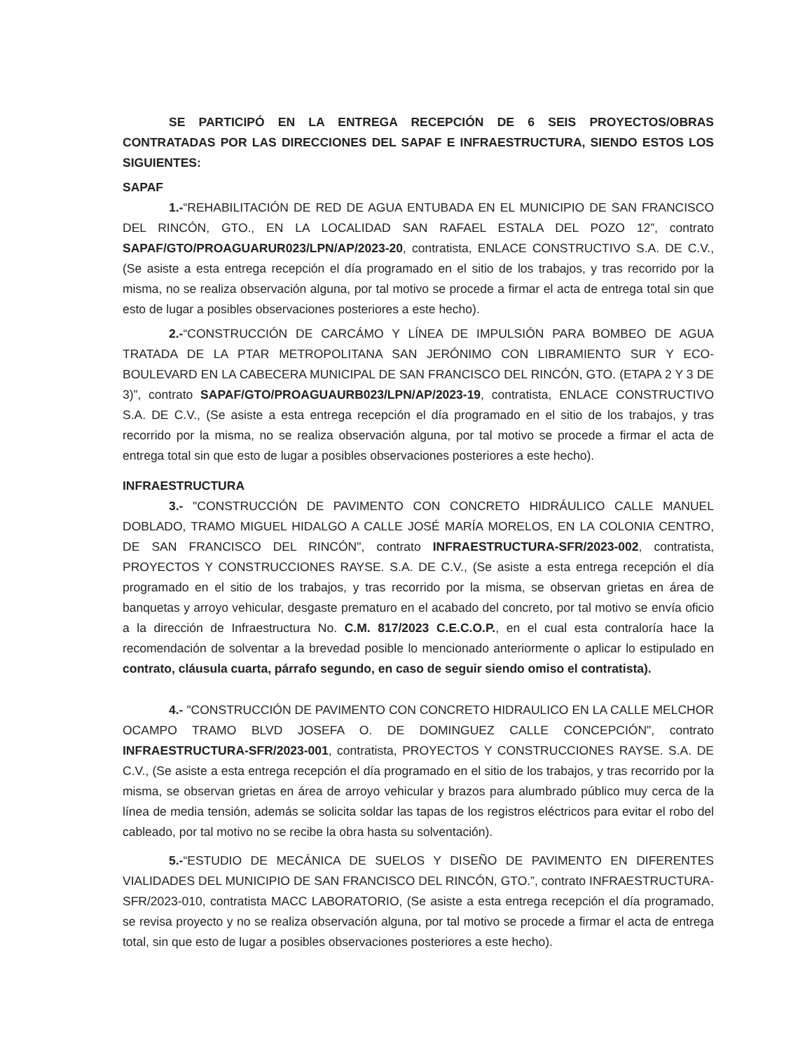SE PARTICIPÓ EN LA ENTREGA RECEPCIÓN DE 6 SEIS PROYECTOS/OBRAS CONTRATADAS POR LAS DIRECCIONES DEL SAPAF E INFRAESTRUCTURA, SIENDO ESTOS LOS SIGUIENTES:
SAPAF
1.-“REHABILITACIÓN DE RED DE AGUA ENTUBADA EN EL MUNICIPIO DE SAN FRANCISCO DEL RINCÓN, GTO., EN LA LOCALIDAD SAN RAFAEL ESTALA DEL POZO 12”, contrato SAPAF/GTO/PROAGUARUR023/LPN/AP/2023-20, contratista, ENLACE CONSTRUCTIVO S.A. DE C.V., (Se asiste a esta entrega recepción el día programado en el sitio de los trabajos, y tras recorrido por la misma, no se realiza observación alguna, por tal motivo se procede a firmar el acta de entrega total sin que esto de lugar a posibles observaciones posteriores a este hecho).
2.-“CONSTRUCCIÓN DE CARCÁMO Y LÍNEA DE IMPULSIÓN PARA BOMBEO DE AGUA TRATADA DE LA PTAR METROPOLITANA SAN JERÓNIMO CON LIBRAMIENTO SUR Y ECO-BOULEVARD EN LA CABECERA MUNICIPAL DE SAN FRANCISCO DEL RINCÓN, GTO. (ETAPA 2 Y 3 DE 3)”, contrato SAPAF/GTO/PROAGUAURB023/LPN/AP/2023-19, contratista, ENLACE CONSTRUCTIVO S.A. DE C.V., (Se asiste a esta entrega recepción el día programado en el sitio de los trabajos, y tras recorrido por la misma, no se realiza observación alguna, por tal motivo se procede a firmar el acta de entrega total sin que esto de lugar a posibles observaciones posteriores a este hecho).
INFRAESTRUCTURA
3.- "CONSTRUCCIÓN DE PAVIMENTO CON CONCRETO HIDRÁULICO CALLE MANUEL DOBLADO, TRAMO MIGUEL HIDALGO A CALLE JOSÉ MARÍA MORELOS, EN LA COLONIA CENTRO, DE SAN FRANCISCO DEL RINCÓN", contrato INFRAESTRUCTURA-SFR/2023-002, contratista, PROYECTOS Y CONSTRUCCIONES RAYSE. S.A. DE C.V., (Se asiste a esta entrega recepción el día programado en el sitio de los trabajos, y tras recorrido por la misma, se observan grietas en área de banquetas y arroyo vehicular, desgaste prematuro en el acabado del concreto, por tal motivo se envía oficio a la dirección de Infraestructura No. C.M. 817/2023 C.E.C.O.P., en el cual esta contraloría hace la recomendación de solventar a la brevedad posible lo mencionado anteriormente o aplicar lo estipulado en contrato, cláusula cuarta, párrafo segundo, en caso de seguir siendo omiso el contratista).
4.- "CONSTRUCCIÓN DE PAVIMENTO CON CONCRETO HIDRAULICO EN LA CALLE MELCHOR OCAMPO TRAMO BLVD JOSEFA O. DE DOMINGUEZ CALLE CONCEPCIÓN", contrato INFRAESTRUCTURA-SFR/2023-001, contratista, PROYECTOS Y CONSTRUCCIONES RAYSE. S.A. DE C.V., (Se asiste a esta entrega recepción el día programado en el sitio de los trabajos, y tras recorrido por la misma, se observan grietas en área de arroyo vehicular y brazos para alumbrado público muy cerca de la línea de media tensión, además se solicita soldar las tapas de los registros eléctricos para evitar el robo del cableado, por tal motivo no se recibe la obra hasta su solventación).
5.-“ESTUDIO DE MECÁNICA DE SUELOS Y DISEÑO DE PAVIMENTO EN DIFERENTES VIALIDADES DEL MUNICIPIO DE SAN FRANCISCO DEL RINCÓN, GTO.”, contrato INFRAESTRUCTURA-SFR/2023-010, contratista MACC LABORATORIO, (Se asiste a esta entrega recepción el día programado, se revisa proyecto y no se realiza observación alguna, por tal motivo se procede a firmar el acta de entrega total, sin que esto de lugar a posibles observaciones posteriores a este hecho).